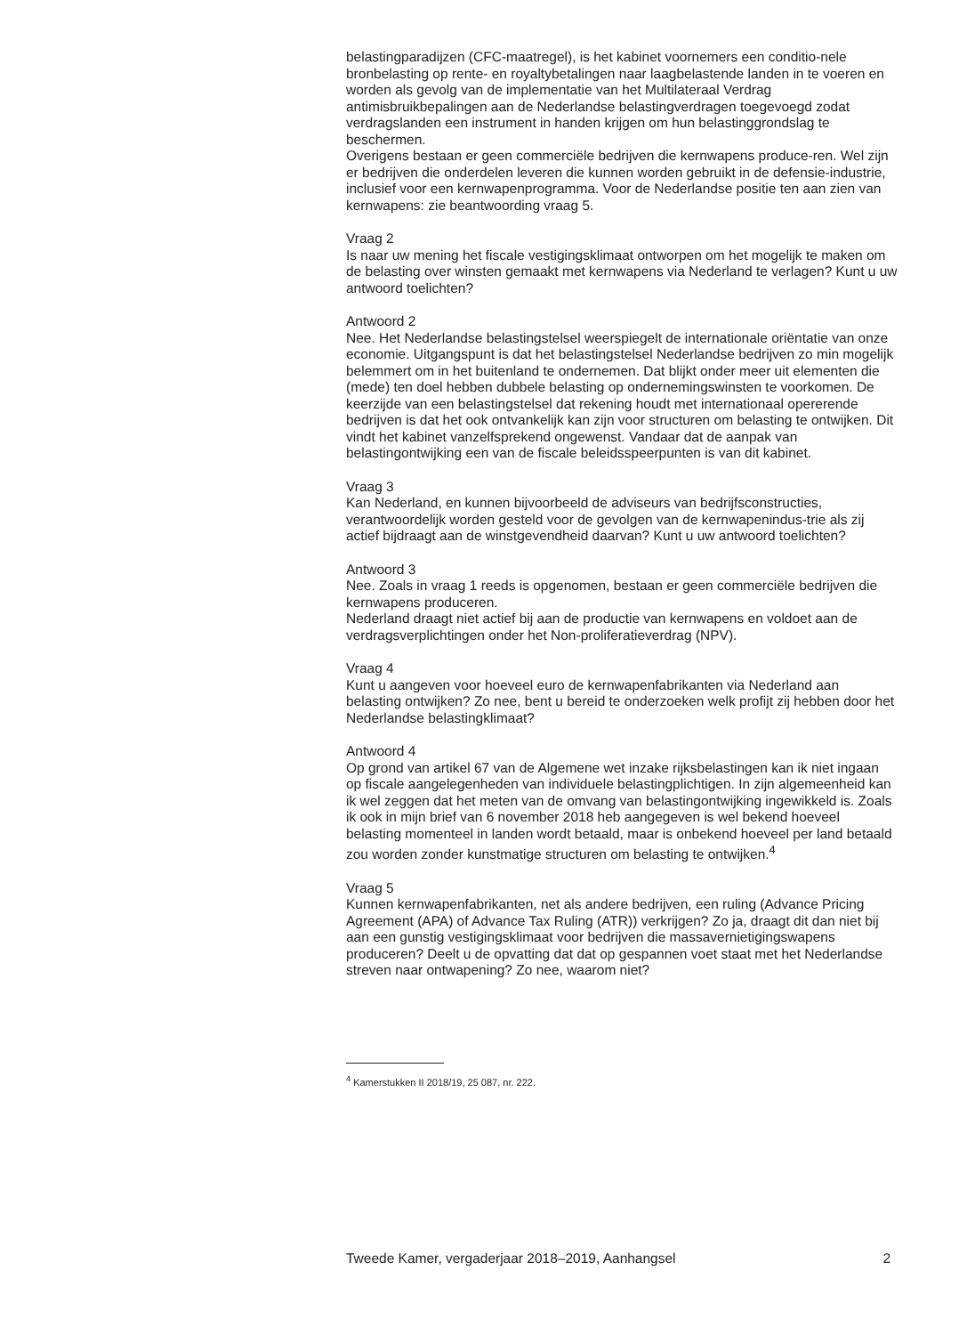belastingparadijzen (CFC-maatregel), is het kabinet voornemers een conditio-nele bronbelasting op rente- en royaltybetalingen naar laagbelastende landen in te voeren en worden als gevolg van de implementatie van het Multilateraal Verdrag antimisbruikbepalingen aan de Nederlandse belastingverdragen toegevoegd zodat verdragslanden een instrument in handen krijgen om hun belastinggrondslag te beschermen.
Overigens bestaan er geen commerciële bedrijven die kernwapens produce-ren. Wel zijn er bedrijven die onderdelen leveren die kunnen worden gebruikt in de defensie-industrie, inclusief voor een kernwapenprogramma. Voor de Nederlandse positie ten aan zien van kernwapens: zie beantwoording vraag 5.
Vraag 2
Is naar uw mening het fiscale vestigingsklimaat ontworpen om het mogelijk te maken om de belasting over winsten gemaakt met kernwapens via Nederland te verlagen? Kunt u uw antwoord toelichten?
Antwoord 2
Nee. Het Nederlandse belastingstelsel weerspiegelt de internationale oriëntatie van onze economie. Uitgangspunt is dat het belastingstelsel Nederlandse bedrijven zo min mogelijk belemmert om in het buitenland te ondernemen. Dat blijkt onder meer uit elementen die (mede) ten doel hebben dubbele belasting op ondernemingswinsten te voorkomen. De keerzijde van een belastingstelsel dat rekening houdt met internationaal opererende bedrijven is dat het ook ontvankelijk kan zijn voor structuren om belasting te ontwijken. Dit vindt het kabinet vanzelfsprekend ongewenst. Vandaar dat de aanpak van belastingontwijking een van de fiscale beleidsspeerpunten is van dit kabinet.
Vraag 3
Kan Nederland, en kunnen bijvoorbeeld de adviseurs van bedrijfsconstructies, verantwoordelijk worden gesteld voor de gevolgen van de kernwapenindus-trie als zij actief bijdraagt aan de winstgevendheid daarvan? Kunt u uw antwoord toelichten?
Antwoord 3
Nee. Zoals in vraag 1 reeds is opgenomen, bestaan er geen commerciële bedrijven die kernwapens produceren.
Nederland draagt niet actief bij aan de productie van kernwapens en voldoet aan de verdragsverplichtingen onder het Non-proliferatieverdrag (NPV).
Vraag 4
Kunt u aangeven voor hoeveel euro de kernwapenfabrikanten via Nederland aan belasting ontwijken? Zo nee, bent u bereid te onderzoeken welk profijt zij hebben door het Nederlandse belastingklimaat?
Antwoord 4
Op grond van artikel 67 van de Algemene wet inzake rijksbelastingen kan ik niet ingaan op fiscale aangelegenheden van individuele belastingplichtigen. In zijn algemeenheid kan ik wel zeggen dat het meten van de omvang van belastingontwijking ingewikkeld is. Zoals ik ook in mijn brief van 6 november 2018 heb aangegeven is wel bekend hoeveel belasting momenteel in landen wordt betaald, maar is onbekend hoeveel per land betaald zou worden zonder kunstmatige structuren om belasting te ontwijken.<sup>4</sup>
Vraag 5
Kunnen kernwapenfabrikanten, net als andere bedrijven, een ruling (Advance Pricing Agreement (APA) of Advance Tax Ruling (ATR)) verkrijgen? Zo ja, draagt dit dan niet bij aan een gunstig vestigingsklimaat voor bedrijven die massavernietigingswapens produceren? Deelt u de opvatting dat dat op gespannen voet staat met het Nederlandse streven naar ontwapening? Zo nee, waarom niet?
<sup>4</sup> Kamerstukken II 2018/19, 25 087, nr. 222.
Tweede Kamer, vergaderjaar 2018–2019, Aanhangsel 2